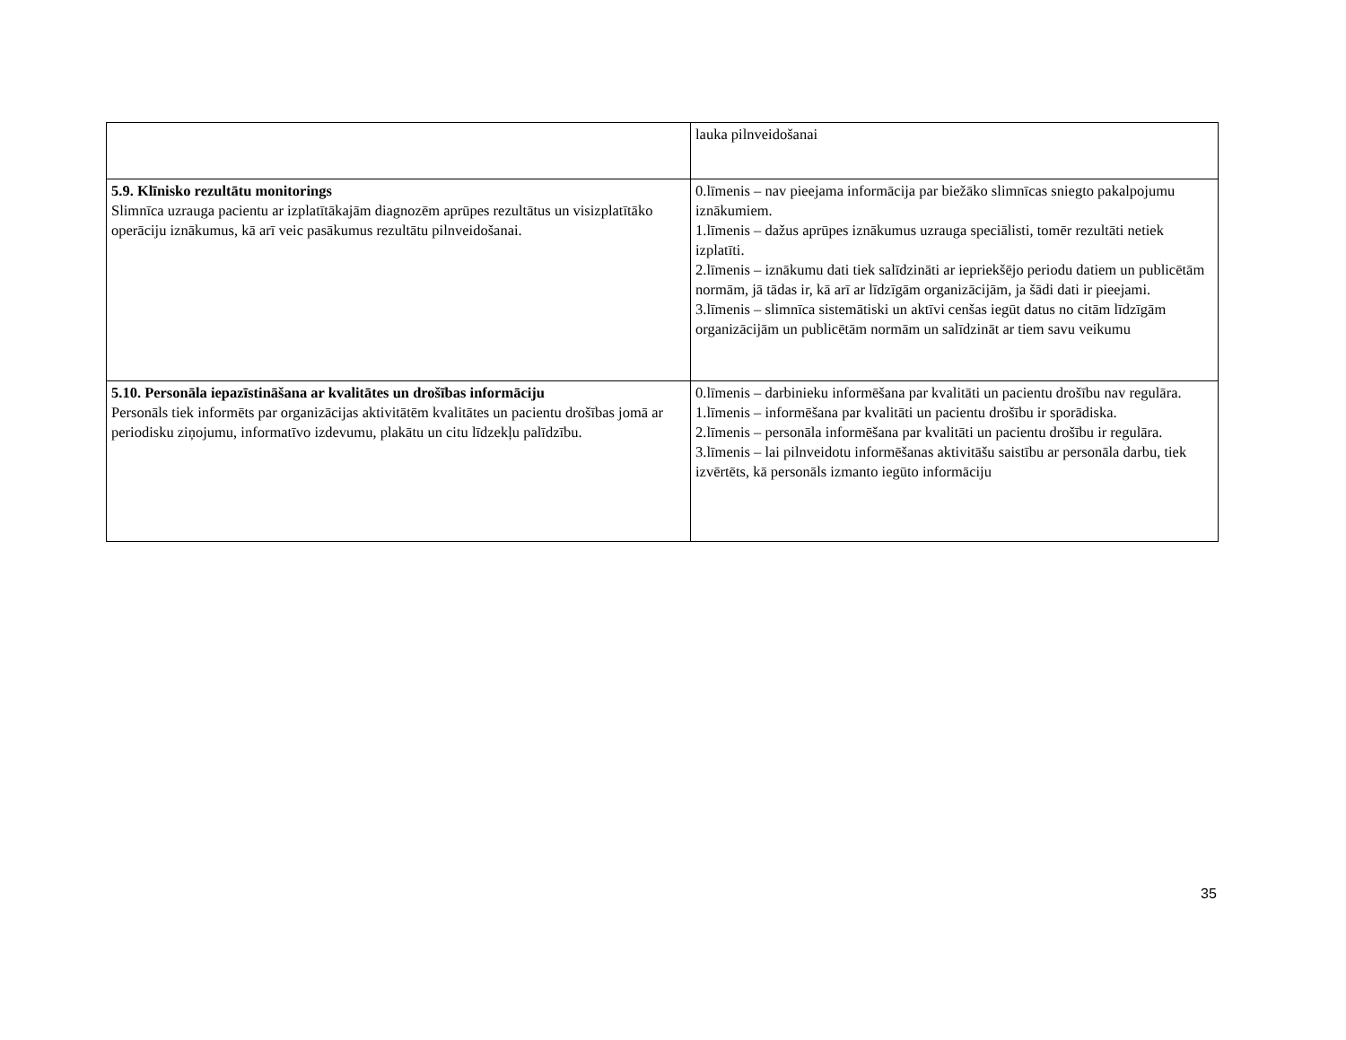| | lauka pilnveidošanai |
| 5.9. Klīnisko rezultātu monitorings Slimnīca uzrauga pacientu ar izplatītākajām diagnozēm aprūpes rezultātus un visizplatītāko operāciju iznākumus, kā arī veic pasākumus rezultātu pilnveidošanai. | 0.līmenis – nav pieejama informācija par biežāko slimnīcas sniegto pakalpojumu iznākumiem. 1.līmenis – dažus aprūpes iznākumus uzrauga speciālisti, tomēr rezultāti netiek izplatīti. 2.līmenis – iznākumu dati tiek salīdzināti ar iepriekšējo periodu datiem un publicētām normām, jā tādas ir, kā arī ar līdzīgām organizācijām, ja šādi dati ir pieejami. 3.līmenis – slimnīca sistemātiski un aktīvi cenšas iegūt datus no citām līdzīgām organizācijām un publicētām normām un salīdzināt ar tiem savu veikumu |
| 5.10. Personāla iepazīstināšana ar kvalitātes un drošības informāciju Personāls tiek informēts par organizācijas aktivitātēm kvalitātes un pacientu drošības jomā ar periodisku ziņojumu, informatīvo izdevumu, plakātu un citu līdzekļu palīdzību. | 0.līmenis – darbinieku informēšana par kvalitāti un pacientu drošību nav regulāra. 1.līmenis – informēšana par kvalitāti un pacientu drošību ir sporādiska. 2.līmenis – personāla informēšana par kvalitāti un pacientu drošību ir regulāra. 3.līmenis – lai pilnveidotu informēšanas aktivitāšu saistību ar personāla darbu, tiek izvērtēts, kā personāls izmanto iegūto informāciju |
35